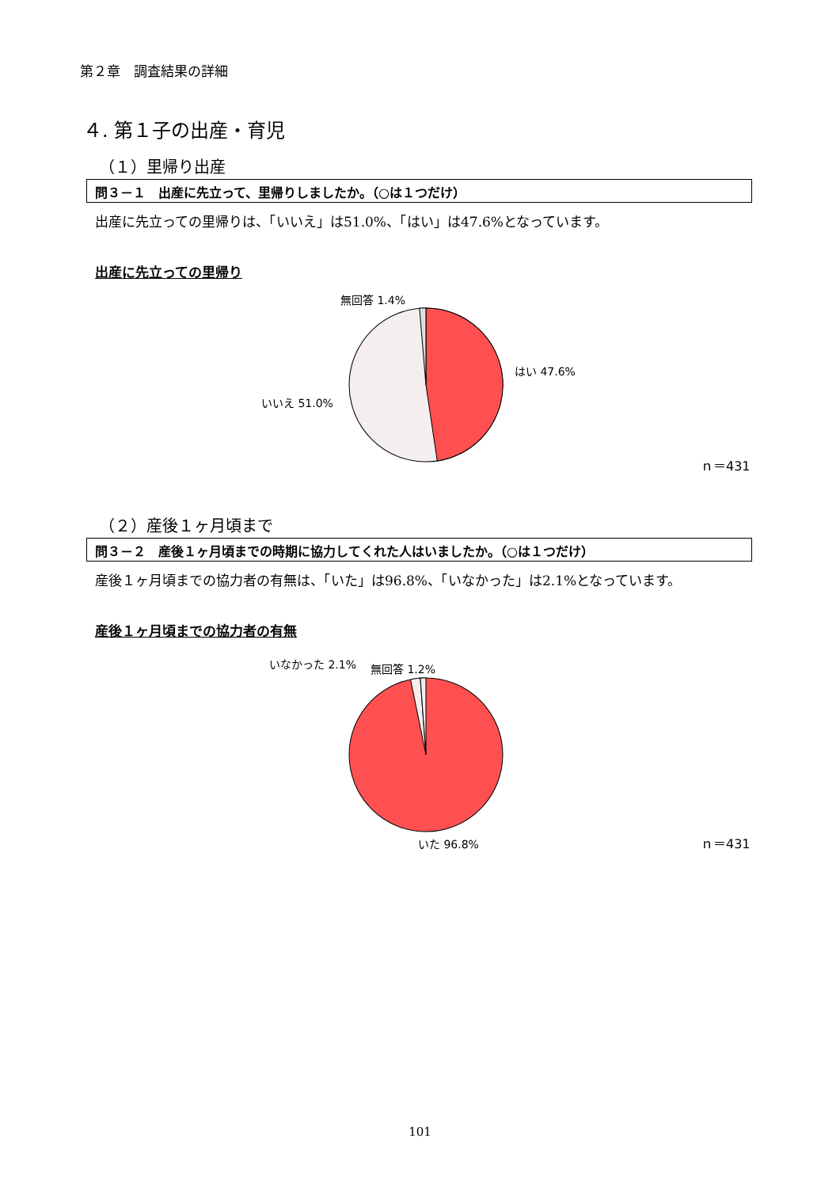第２章　調査結果の詳細
４. 第１子の出産・育児
（１）里帰り出産
問３－１　出産に先立って、里帰りしましたか。（○は１つだけ）
出産に先立っての里帰りは、「いいえ」は51.0%、「はい」は47.6%となっています。
出産に先立っての里帰り
無回答 1.4%
はい 47.6%
いいえ 51.0%
ｎ＝431
（２）産後１ヶ月頃まで
問３－２　産後１ヶ月頃までの時期に協力してくれた人はいましたか。（○は１つだけ）
産後１ヶ月頃までの協力者の有無は、「いた」は96.8%、「いなかった」は2.1%となっています。
産後１ヶ月頃までの協力者の有無
いなかった 2.1% 無回答 1.2%
いた 96.8% ｎ＝431
101